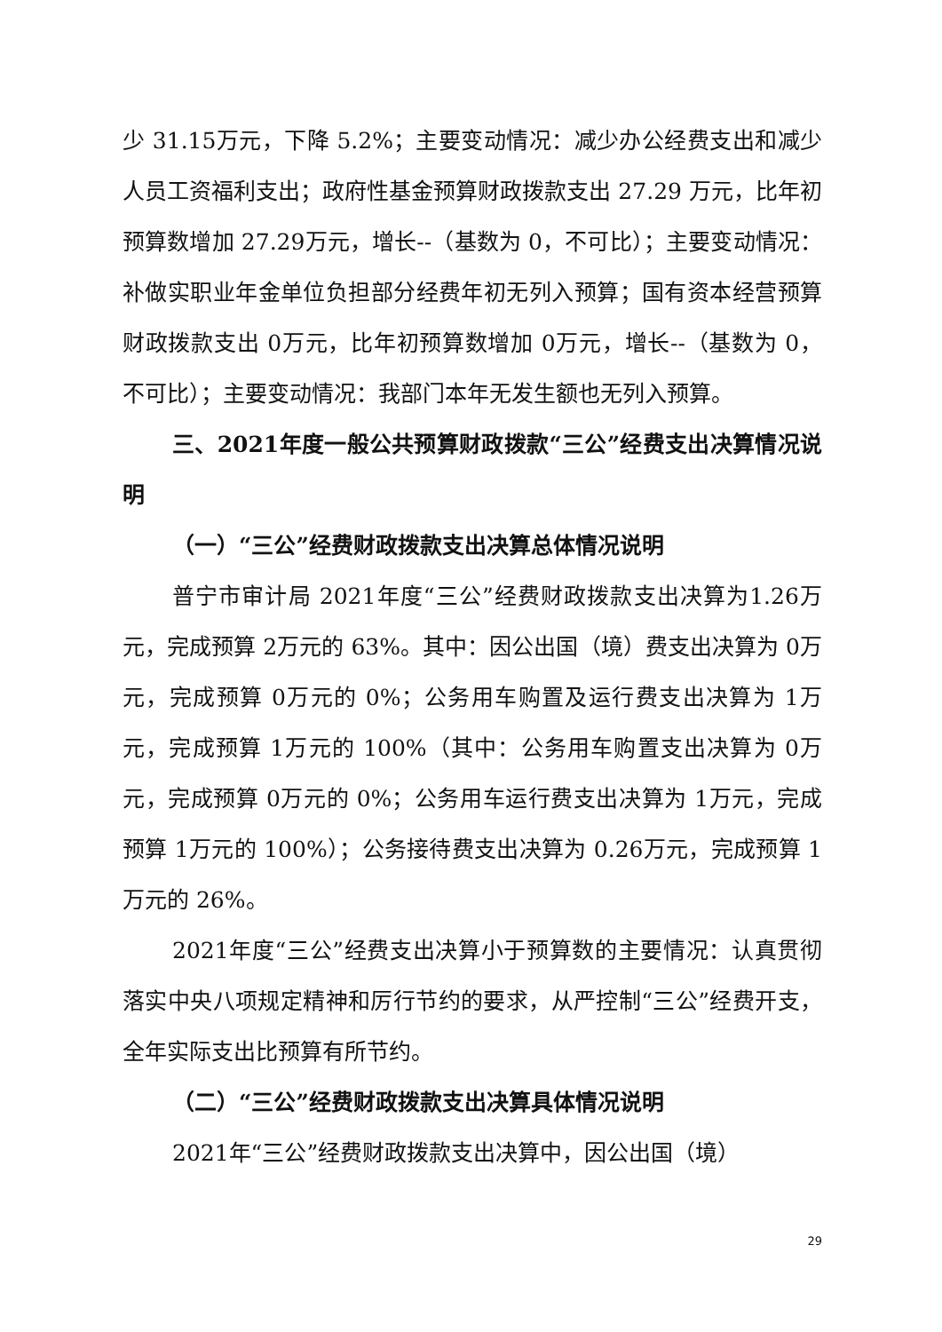少 31.15万元，下降 5.2%；主要变动情况：减少办公经费支出和减少人员工资福利支出；政府性基金预算财政拨款支出 27.29 万元，比年初预算数增加 27.29万元，增长--（基数为 0，不可比）；主要变动情况：补做实职业年金单位负担部分经费年初无列入预算；国有资本经营预算财政拨款支出 0万元，比年初预算数增加 0万元，增长--（基数为 0，不可比）；主要变动情况：我部门本年无发生额也无列入预算。
三、2021年度一般公共预算财政拨款“三公”经费支出决算情况说明
（一）“三公”经费财政拨款支出决算总体情况说明
普宁市审计局 2021年度“三公”经费财政拨款支出决算为1.26万元，完成预算 2万元的 63%。其中：因公出国（境）费支出决算为 0万元，完成预算 0万元的 0%；公务用车购置及运行费支出决算为 1万元，完成预算 1万元的 100%（其中：公务用车购置支出决算为 0万元，完成预算 0万元的 0%；公务用车运行费支出决算为 1万元，完成预算 1万元的 100%）；公务接待费支出决算为 0.26万元，完成预算 1万元的 26%。
2021年度“三公”经费支出决算小于预算数的主要情况：认真贯彻落实中央八项规定精神和厉行节约的要求，从严控制“三公”经费开支，全年实际支出比预算有所节约。
（二）“三公”经费财政拨款支出决算具体情况说明
2021年“三公”经费财政拨款支出决算中，因公出国（境）
29